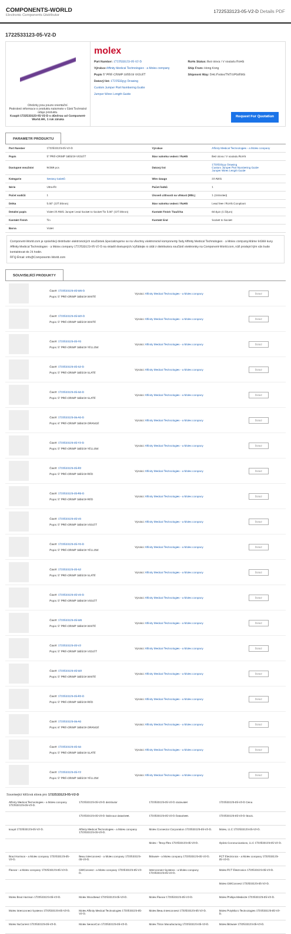COMPONENTS-WORLD
Electronic Components Distributor
1722533123-05-V2-D Details PDF
1722533123-05-V2-D
Obrázky jsou pouze orientační.
Podrobné informace o produktu naleznete v části Technické údaje produktu.
Koupit 1722533123-05-V2-D s důvěrou od Component-World.HK, 1 rok záruka
molex
Part Number: 1722533123-05-V2-D
Výrobce Affinity Medical Technologies - a Molex company
Popis 5" PRE-CRIMP 1855/19 VIOLET
Datový list: 1722533yyy Drawing
Custom Jumper Part Numbering Guide
Jumper Wires Length Guide
RoHs Status: Bez olova / V souladu RoHS
Ship From: Hong Kong
Shipment Way: DHL/Fedex/TNT/UPS/EMS
Request For Quotation
PARAMETR PRODUKTU
| Part Number | 1722533123-05-V2-D | Výrobce | Affinity Medical Technologies - a Molex company |
| Popis | 5" PRE-CRIMP 1855/19 VIOLET | Stav volného vedení / RoHS | Bez olova / V souladu RoHS |
| Dostupné množství | 94369 pcs | Datový list | 1722533yyy Drawing Custom Jumper Part Numbering Guide Jumper Wires Length Guide |
| Kategorie | Sestavy kabelů | Wire Gauge | 22 AWG |
| Série | Ultra-Fit | Počet řádků | 1 |
| Počet vodičů | 1 | Úroveň citlivosti na vlhkost (MSL) | 1 (Unlimited) |
| Délka | 5.00" (127.00mm) | Stav volného vedení / RoHS | Lead free / RoHS Compliant |
| Detailní popis | Violet 22 AWG Jumper Lead Socket to Socket Tin 5.00" (127.00mm) | Kontakt Finish Tloušťka | 60.0µin (1.52µm) |
| Kontakt Finish | Tin | Kontakt End | Socket to Socket |
| Barva | Violet | | |
Component-World.com je spolehlivý distributor elektronických součástek.Specializujeme se na všechny elektronické komponenty řady Affinity Medical Technologies - a Molex company.Máme 94369 kusy Affinity Medical Technologies - a Molex company 1722533123-05-V2-D na skladě dostupných.Vyžádejte si citát z distributora součástí elektroniky na Component-World.com, náš prodejní tým vás bude kontaktovat do 24 hodin.
RFQ Email: info@Components-World.com
SOUVISEJÍCÍ PRODUKTY
| | Část#: 1722533123-05-W0-D Popis: 5" PRE-CRIMP 1856/19 WHITE | Výrobci: Affinity Medical Technologies - a Molex company | Dotaz |
| | Část#: 1722533123-05-W2-D Popis: 5" PRE-CRIMP 1855/19 WHITE | Výrobci: Affinity Medical Technologies - a Molex company | Dotaz |
| | Část#: 1722533123-05-Y0 Popis: 5" PRE-CRIMP 1856/19 YELLOW | Výrobci: Affinity Medical Technologies - a Molex company | Dotaz |
| | Část#: 1722533123-05-S2-D Popis: 5" PRE-CRIMP 1855/19 SLATE | Výrobci: Affinity Medical Technologies - a Molex company | Dotaz |
| | Část#: 1722533123-05-S0-D Popis: 5" PRE-CRIMP 1856/19 SLATE | Výrobci: Affinity Medical Technologies - a Molex company | Dotaz |
| | Část#: 1722533123-06-A0-D Popis: 6" PRE-CRIMP 1856/19 ORANGE | Výrobci: Affinity Medical Technologies - a Molex company | Dotaz |
| | Část#: 1722533123-05-Y2-D Popis: 5" PRE-CRIMP 1855/19 YELLOW | Výrobci: Affinity Medical Technologies - a Molex company | Dotaz |
| | Část#: 1722533123-05-R2 Popis: 5" PRE-CRIMP 1855/19 RED | Výrobci: Affinity Medical Technologies - a Molex company | Dotaz |
| | Část#: 1722533123-05-R0-D Popis: 5" PRE-CRIMP 1856/19 RED | Výrobci: Affinity Medical Technologies - a Molex company | Dotaz |
| | Část#: 1722533123-05-V0 Popis: 5" PRE-CRIMP 1856/19 VIOLET | Výrobci: Affinity Medical Technologies - a Molex company | Dotaz |
| | Část#: 1722533123-05-Y0-D Popis: 5" PRE-CRIMP 1856/19 YELLOW | Výrobci: Affinity Medical Technologies - a Molex company | Dotaz |
| | Část#: 1722533123-05-S2 Popis: 5" PRE-CRIMP 1855/19 SLATE | Výrobci: Affinity Medical Technologies - a Molex company | Dotaz |
| | Část#: 1722533123-05-V0-D Popis: 5" PRE-CRIMP 1856/19 VIOLET | Výrobci: Affinity Medical Technologies - a Molex company | Dotaz |
| | Část#: 1722533123-05-W0 Popis: 5" PRE-CRIMP 1856/19 WHITE | Výrobci: Affinity Medical Technologies - a Molex company | Dotaz |
| | Část#: 1722533123-05-V2 Popis: 5" PRE-CRIMP 1855/19 VIOLET | Výrobci: Affinity Medical Technologies - a Molex company | Dotaz |
| | Část#: 1722533123-05-W2 Popis: 5" PRE-CRIMP 1855/19 WHITE | Výrobci: Affinity Medical Technologies - a Molex company | Dotaz |
| | Část#: 1722533123-05-R2-D Popis: 5" PRE-CRIMP 1855/19 RED | Výrobci: Affinity Medical Technologies - a Molex company | Dotaz |
| | Část#: 1722533123-06-A0 Popis: 6" PRE-CRIMP 1856/19 ORANGE | Výrobci: Affinity Medical Technologies - a Molex company | Dotaz |
| | Část#: 1722533123-05-S0 Popis: 5" PRE-CRIMP 1856/19 SLATE | Výrobci: Affinity Medical Technologies - a Molex company | Dotaz |
| | Část#: 1722533123-05-Y2 Popis: 5" PRE-CRIMP 1855/19 YELLOW | Výrobci: Affinity Medical Technologies - a Molex company | Dotaz |
Související klíčová slova pro 1722533123-05-V2-D
| Affinity Medical Technologies - a Molex company 1722533123-05-V2-D. | 1722533123-05-V2-D distributor | 1722533123-05-V2-D dodavatel | 1722533123-05-V2-D Cena |
| | 1722533123-05-V2-D Stáhnout datasheet. | 1722533123-05-V2-D Datasheet. | 1722533123-05-V2-D Stock. |
| koupit 1722533123-05-V2-D. | Affinity Medical Technologies - a Molex company 1722533123-05-V2-D. | Molex Connector Corporation 1722533123-05-V2-D. | Molex, LLC 1722533123-05-V2-D. |
| | | Molex - Temp Flex 1722533123-05-V2-D. | Oplink Communications, LLC 1722533123-05-V2-D. |
| Brad Harrison - a Molex company 1722533123-05-V2-D. | Beau Interconnect - a Molex company 1722533123-05-V2-D. | Bittware - a Molex company 1722533123-05-V2-D. | FCT Electronics - a Molex company 1722533123-05-V2-D. |
| Flamar - a Molex company 1722533123-05-V2-D. | GWConnect - a Molex company 1722533123-05-V2-D. | Interconnect Systems - a Molex company 1722533123-05-V2-D. | Molex FCT Electronics 1722533123-05-V2-D. |
| | | | Molex GWConnect 1722533123-05-V2-D. |
| Molex Brad Harrison 1722533123-05-V2-D. | Molex Woodhead 1722533123-05-V2-D. | Molex Flamar 1722533123-05-V2-D. | Molex Phillips-Medisize 1722533123-05-V2-D. |
| Molex Interconnect Systems 1722533123-05-V2-D. | Molex Affinity Medical Technologies 1722533123-05-V2-D. | Molex Beau Interconnect 1722533123-05-V2-D. | Molex PolyMicro Technologies 1722533123-05-V2-D. |
| Molex NuCurrent 1722533123-05-V2-D. | Molex SensorCon 1722533123-05-V2-D. | Molex Triton Manufacturing 1722533123-05-V2-D. | Molex Bittware 1722533123-05-V2-D. |